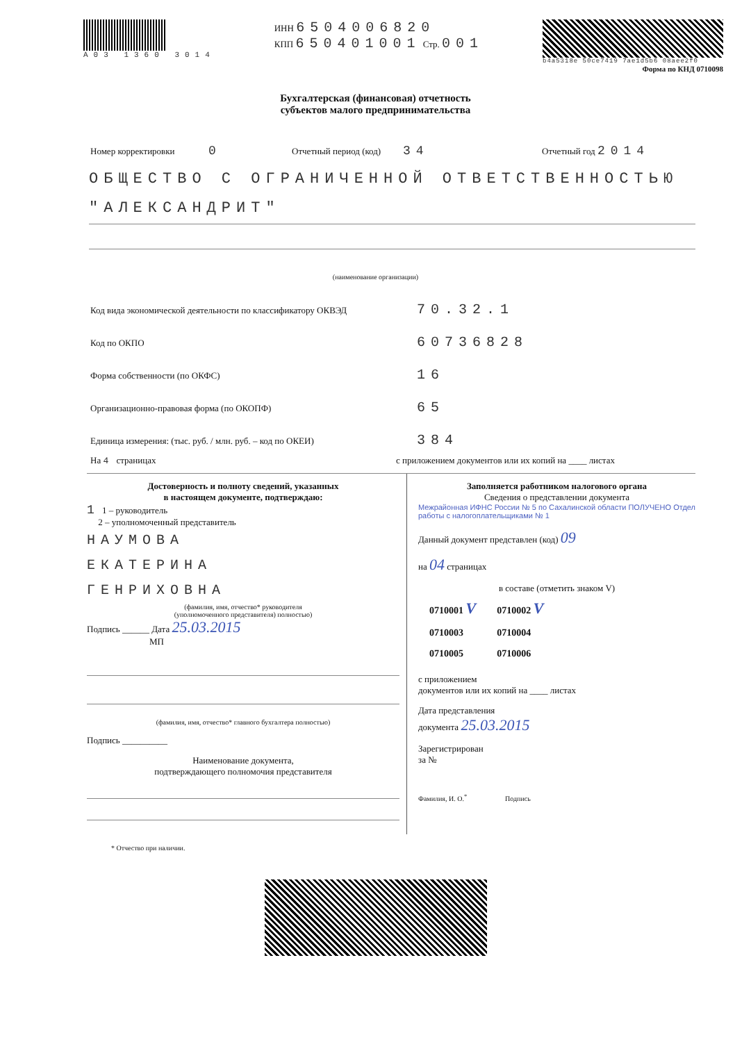А03 1360 3014
ИНН 6504006820
КПП 650401001 Стр. 001
b4a5318e 50ce7419 7ae1d5b6 08aee2f0
Форма по КНД 0710098
Бухгалтерская (финансовая) отчетность
субъектов малого предпринимательства
Номер корректировки 0 Отчетный период (код) 34 Отчетный год 2014
ОБЩЕСТВО С ОГРАНИЧЕННОЙ ОТВЕТСТВЕННОСТЬЮ "АЛЕКСАНДРИТ"
(наименование организации)
Код вида экономической деятельности по классификатору ОКВЭД 70.32.1
Код по ОКПО 60736828
Форма собственности (по ОКФС) 16
Организационно-правовая форма (по ОКОПФ) 65
Единица измерения: (тыс. руб. / млн. руб. – код по ОКЕИ) 384
На 4 страницах с приложением документов или их копий на ____ листах
Достоверность и полноту сведений, указанных
в настоящем документе, подтверждаю:
1 1 – руководитель
2 – уполномоченный представитель
НАУМОВА
ЕКАТЕРИНА
ГЕНРИХОВНА
(фамилия, имя, отчество* руководителя
(уполномоченного представителя) полностью)
Подпись ______ Дата 25.03.2015
МП
(фамилия, имя, отчество* главного бухгалтера полностью)
Подпись __________
Наименование документа,
подтверждающего полномочия представителя
Заполняется работником налогового органа
Сведения о представлении документа
Межрайонная ИФНС России № 5 по Сахалинской области ПОЛУЧЕНО Отдел работы с налогоплательщиками № 1
Данный документ представлен (код) 09
на 04 страницах
в составе (отметить знаком V)
| 0710001 V | 0710002 V |
| 0710003 | 0710004 |
| 0710005 | 0710006 |
с приложением
документов или их копий на ____ листах
Дата представления
документа 25.03.2015
Зарегистрирован
за №
Фамилия, И. О.<sup>*</sup> Подпись
* Отчество при наличии.